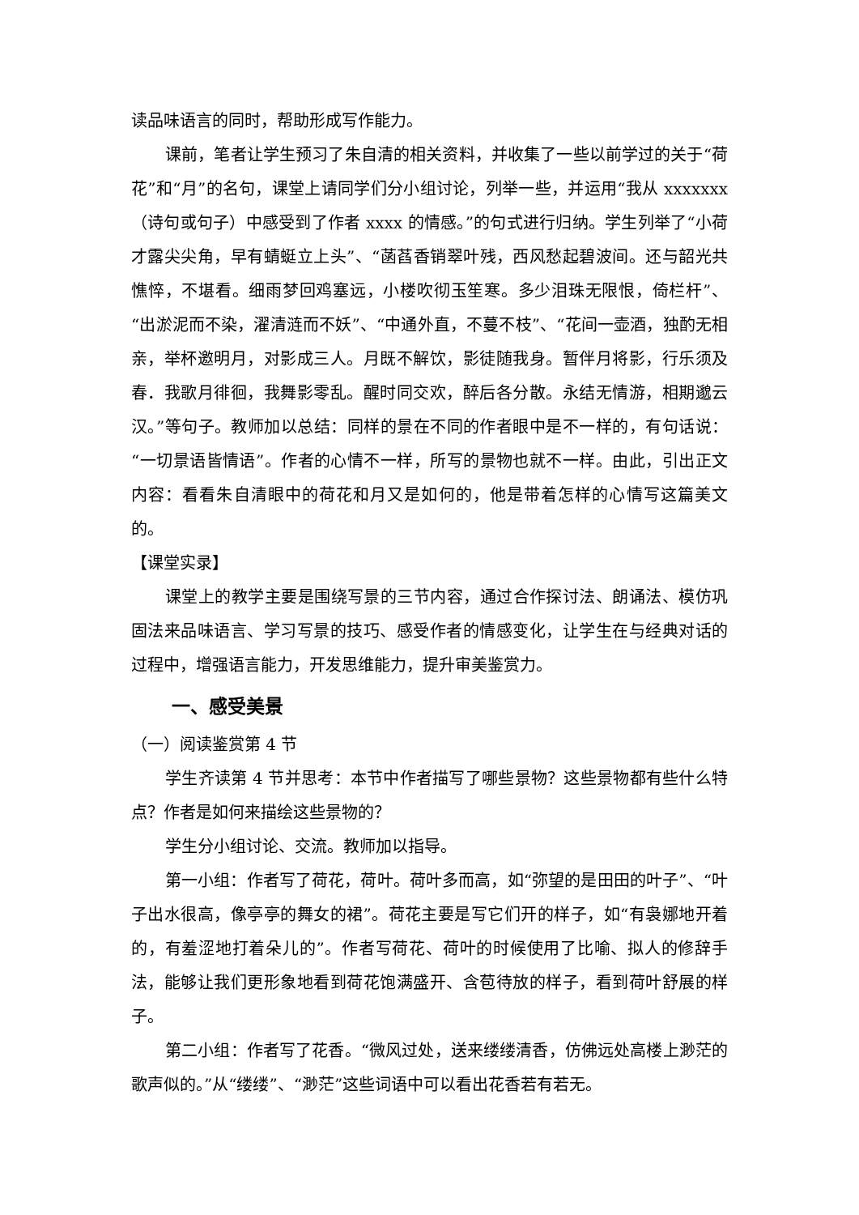读品味语言的同时，帮助形成写作能力。
课前，笔者让学生预习了朱自清的相关资料，并收集了一些以前学过的关于“荷花”和“月”的名句，课堂上请同学们分小组讨论，列举一些，并运用“我从 xxxxxxx（诗句或句子）中感受到了作者 xxxx 的情感。”的句式进行归纳。学生列举了“小荷才露尖尖角，早有蜻蜓立上头”、“菡萏香销翠叶残，西风愁起碧波间。还与韶光共憔悴，不堪看。细雨梦回鸡塞远，小楼吹彻玉笙寒。多少泪珠无限恨，倚栏杆”、“出淤泥而不染，濯清涟而不妖”、“中通外直，不蔓不枝”、“花间一壶酒，独酌无相亲，举杯邀明月，对影成三人。月既不解饮，影徒随我身。暂伴月将影，行乐须及春．我歌月徘徊，我舞影零乱。醒时同交欢，醉后各分散。永结无情游，相期邈云汉。”等句子。教师加以总结：同样的景在不同的作者眼中是不一样的，有句话说：“一切景语皆情语”。作者的心情不一样，所写的景物也就不一样。由此，引出正文内容：看看朱自清眼中的荷花和月又是如何的，他是带着怎样的心情写这篇美文的。
【课堂实录】
课堂上的教学主要是围绕写景的三节内容，通过合作探讨法、朗诵法、模仿巩固法来品味语言、学习写景的技巧、感受作者的情感变化，让学生在与经典对话的过程中，增强语言能力，开发思维能力，提升审美鉴赏力。
一、感受美景
（一）阅读鉴赏第 4 节
学生齐读第 4 节并思考：本节中作者描写了哪些景物？这些景物都有些什么特点？作者是如何来描绘这些景物的？
学生分小组讨论、交流。教师加以指导。
第一小组：作者写了荷花，荷叶。荷叶多而高，如“弥望的是田田的叶子”、“叶子出水很高，像亭亭的舞女的裙”。荷花主要是写它们开的样子，如“有袅娜地开着的，有羞涩地打着朵儿的”。作者写荷花、荷叶的时候使用了比喻、拟人的修辞手法，能够让我们更形象地看到荷花饱满盛开、含苞待放的样子，看到荷叶舒展的样子。
第二小组：作者写了花香。“微风过处，送来缕缕清香，仿佛远处高楼上渺茫的歌声似的。”从“缕缕”、“渺茫”这些词语中可以看出花香若有若无。